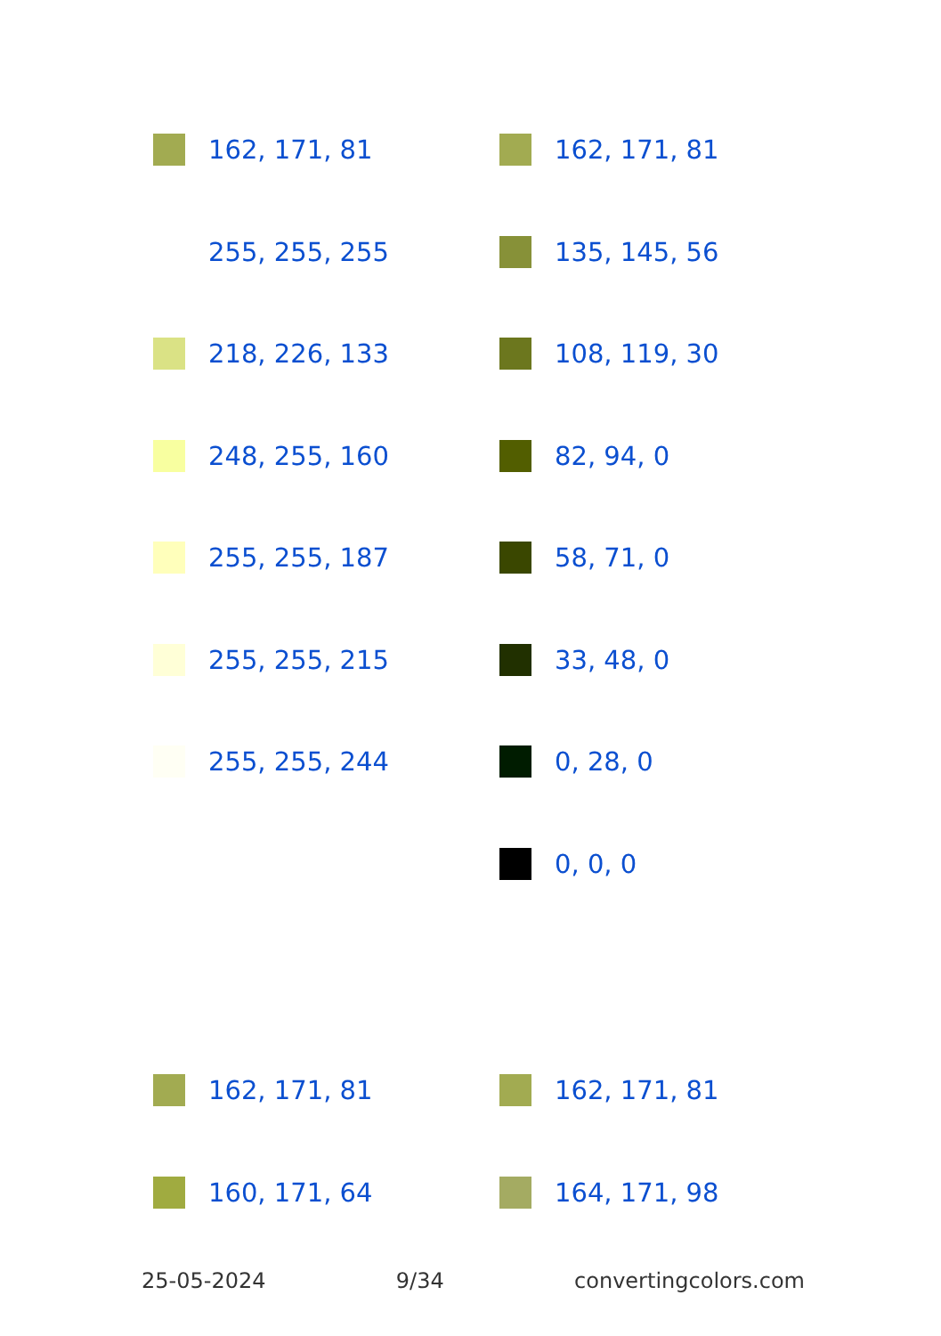162, 171, 81
162, 171, 81
255, 255, 255
135, 145, 56
218, 226, 133
108, 119, 30
248, 255, 160
82, 94, 0
255, 255, 187
58, 71, 0
255, 255, 215
33, 48, 0
255, 255, 244
0, 28, 0
0, 0, 0
162, 171, 81
162, 171, 81
160, 171, 64
164, 171, 98
25-05-2024 9/34 convertingcolors.com